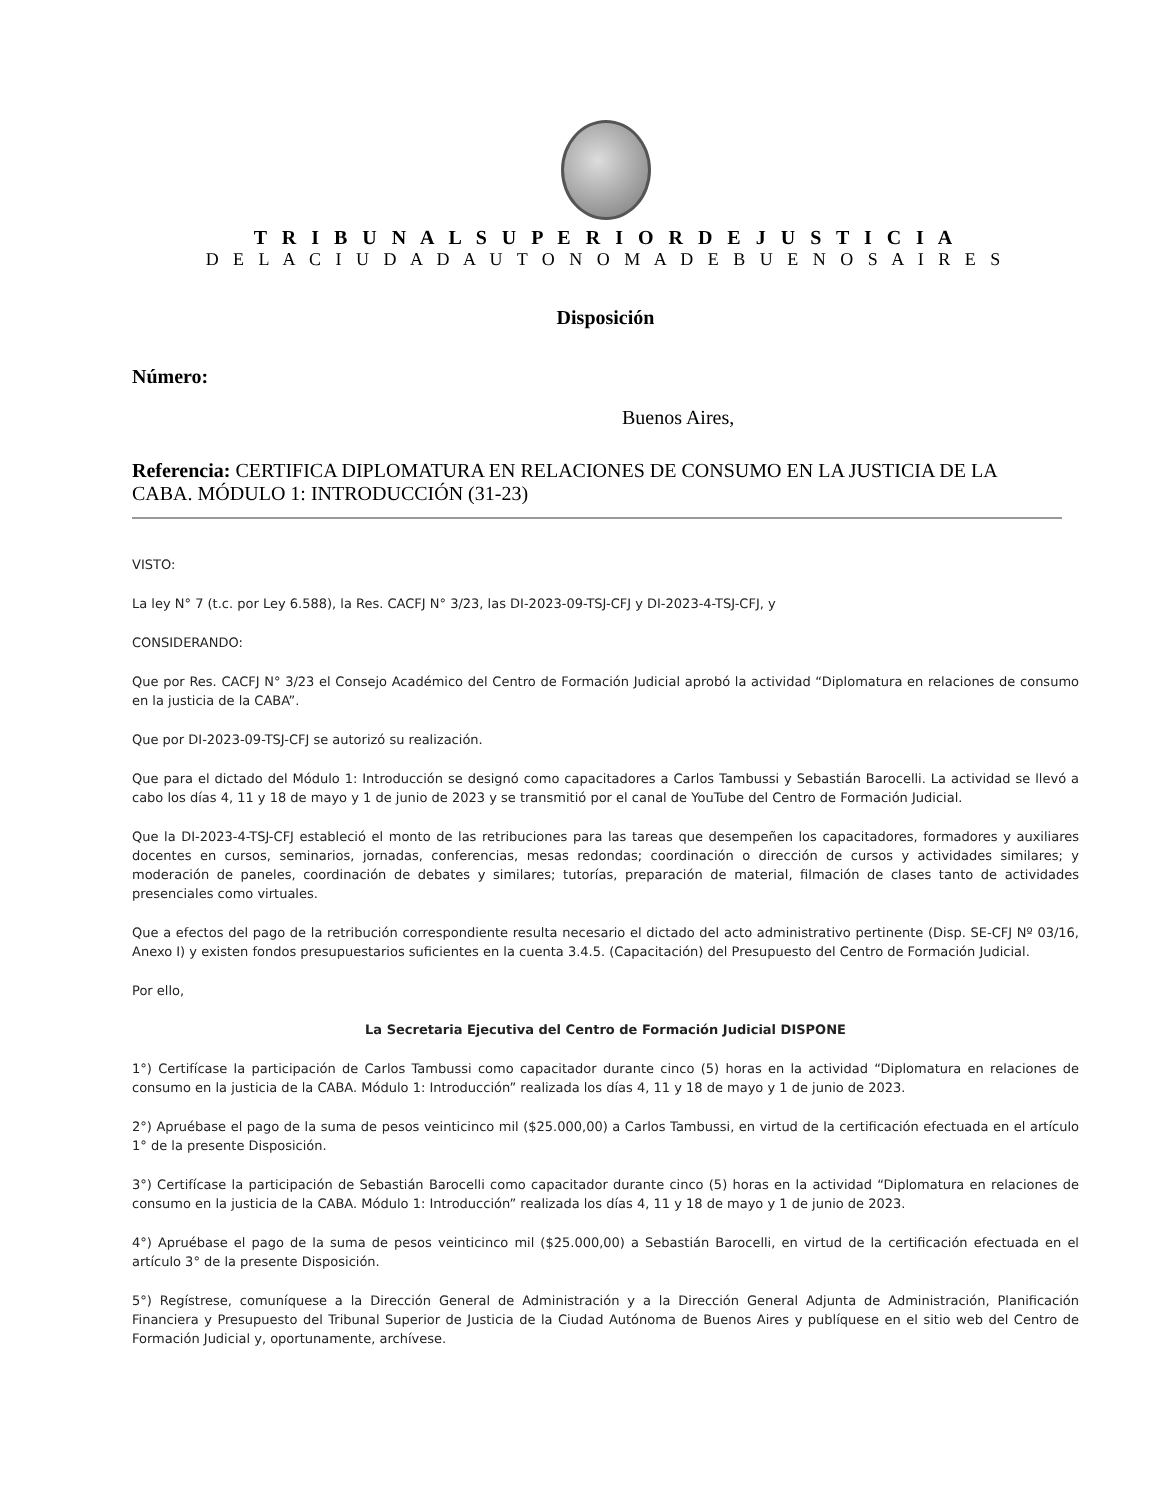T R I B U N A L S U P E R I O R D E J U S T I C I A
D E L A C I U D A D A U T O N O M A D E B U E N O S A I R E S
Disposición
Número:
Buenos Aires,
Referencia: CERTIFICA DIPLOMATURA EN RELACIONES DE CONSUMO EN LA JUSTICIA DE LA CABA. MÓDULO 1: INTRODUCCIÓN (31-23)
VISTO:
La ley N° 7 (t.c. por Ley 6.588), la Res. CACFJ N° 3/23, las DI-2023-09-TSJ-CFJ y DI-2023-4-TSJ-CFJ, y
CONSIDERANDO:
Que por Res. CACFJ N° 3/23 el Consejo Académico del Centro de Formación Judicial aprobó la actividad “Diplomatura en relaciones de consumo en la justicia de la CABA”.
Que por DI-2023-09-TSJ-CFJ se autorizó su realización.
Que para el dictado del Módulo 1: Introducción se designó como capacitadores a Carlos Tambussi y Sebastián Barocelli. La actividad se llevó a cabo los días 4, 11 y 18 de mayo y 1 de junio de 2023 y se transmitió por el canal de YouTube del Centro de Formación Judicial.
Que la DI-2023-4-TSJ-CFJ estableció el monto de las retribuciones para las tareas que desempeñen los capacitadores, formadores y auxiliares docentes en cursos, seminarios, jornadas, conferencias, mesas redondas; coordinación o dirección de cursos y actividades similares; y moderación de paneles, coordinación de debates y similares; tutorías, preparación de material, filmación de clases tanto de actividades presenciales como virtuales.
Que a efectos del pago de la retribución correspondiente resulta necesario el dictado del acto administrativo pertinente (Disp. SE-CFJ Nº 03/16, Anexo I) y existen fondos presupuestarios suficientes en la cuenta 3.4.5. (Capacitación) del Presupuesto del Centro de Formación Judicial.
Por ello,
La Secretaria Ejecutiva del Centro de Formación Judicial DISPONE
1°) Certifícase la participación de Carlos Tambussi como capacitador durante cinco (5) horas en la actividad “Diplomatura en relaciones de consumo en la justicia de la CABA. Módulo 1: Introducción” realizada los días 4, 11 y 18 de mayo y 1 de junio de 2023.
2°) Apruébase el pago de la suma de pesos veinticinco mil ($25.000,00) a Carlos Tambussi, en virtud de la certificación efectuada en el artículo 1° de la presente Disposición.
3°) Certifícase la participación de Sebastián Barocelli como capacitador durante cinco (5) horas en la actividad “Diplomatura en relaciones de consumo en la justicia de la CABA. Módulo 1: Introducción” realizada los días 4, 11 y 18 de mayo y 1 de junio de 2023.
4°) Apruébase el pago de la suma de pesos veinticinco mil ($25.000,00) a Sebastián Barocelli, en virtud de la certificación efectuada en el artículo 3° de la presente Disposición.
5°) Regístrese, comuníquese a la Dirección General de Administración y a la Dirección General Adjunta de Administración, Planificación Financiera y Presupuesto del Tribunal Superior de Justicia de la Ciudad Autónoma de Buenos Aires y publíquese en el sitio web del Centro de Formación Judicial y, oportunamente, archívese.